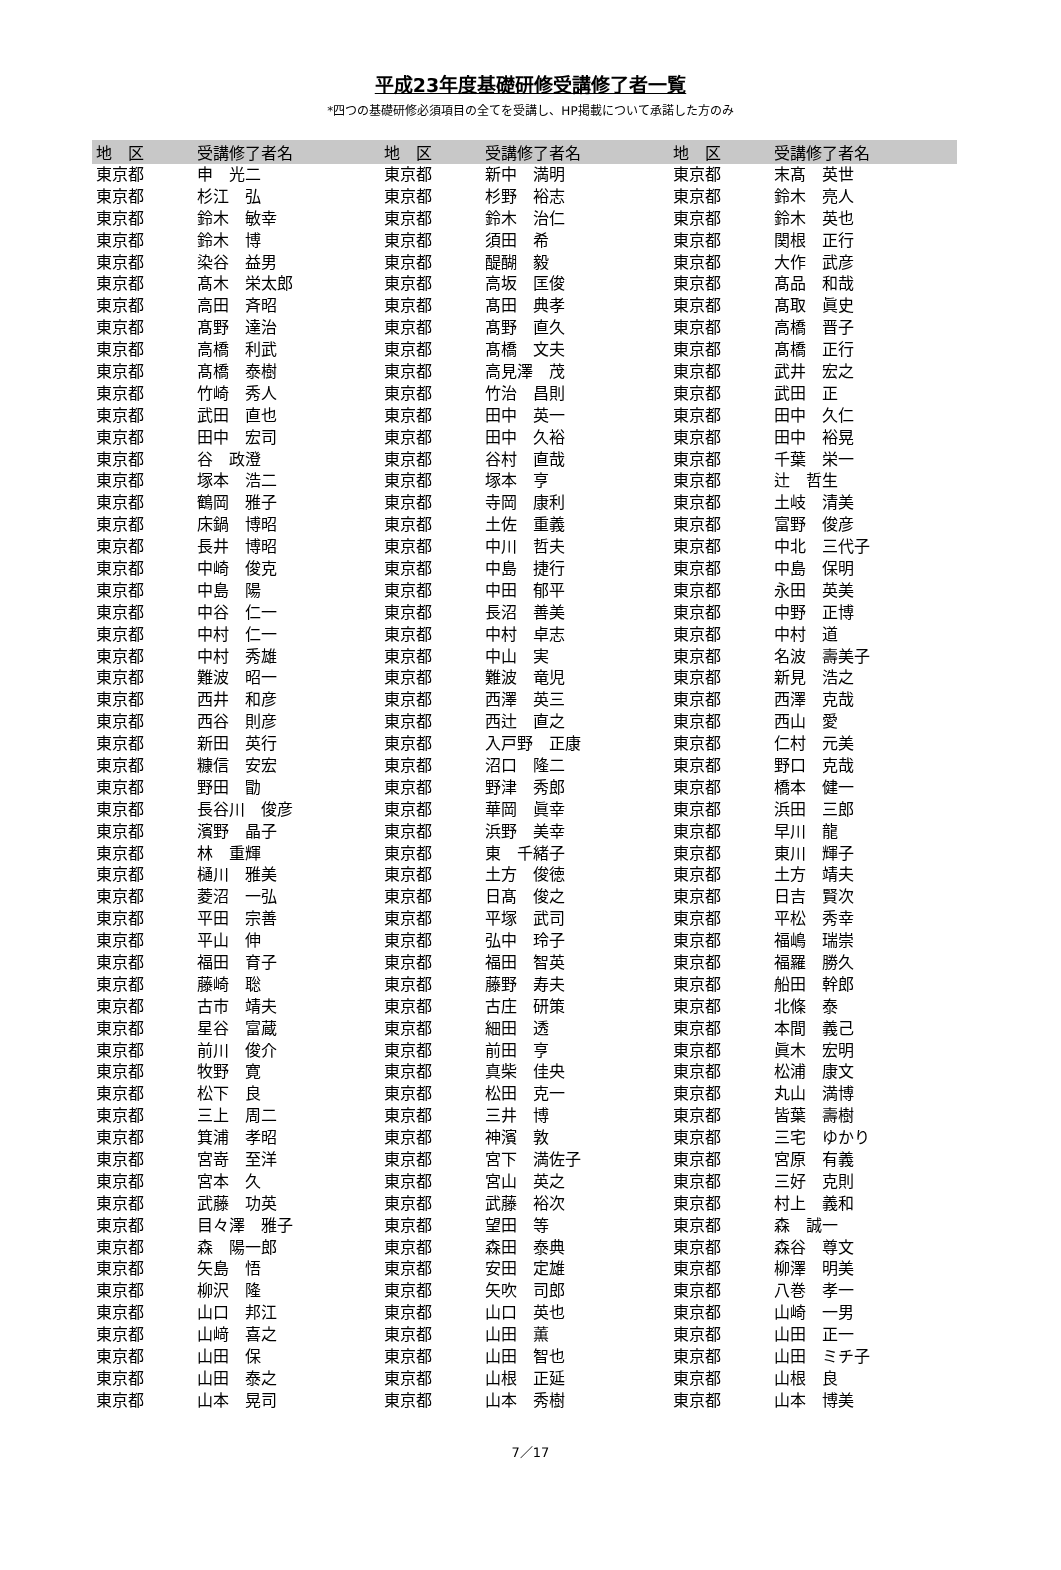平成23年度基礎研修受講修了者一覧
*四つの基礎研修必須項目の全てを受講し、HP掲載について承諾した方のみ
| 地 区 | 受講修了者名 | 地 区 | 受講修了者名 | 地 区 | 受講修了者名 |
| --- | --- | --- | --- | --- | --- |
| 東京都 | 申 光二 | 東京都 | 新中 満明 | 東京都 | 末髙 英世 |
| 東京都 | 杉江 弘 | 東京都 | 杉野 裕志 | 東京都 | 鈴木 亮人 |
| 東京都 | 鈴木 敏幸 | 東京都 | 鈴木 治仁 | 東京都 | 鈴木 英也 |
| 東京都 | 鈴木 博 | 東京都 | 須田 希 | 東京都 | 関根 正行 |
| 東京都 | 染谷 益男 | 東京都 | 醍醐 毅 | 東京都 | 大作 武彦 |
| 東京都 | 髙木 栄太郎 | 東京都 | 高坂 匡俊 | 東京都 | 髙品 和哉 |
| 東京都 | 高田 斉昭 | 東京都 | 髙田 典孝 | 東京都 | 髙取 眞史 |
| 東京都 | 髙野 達治 | 東京都 | 髙野 直久 | 東京都 | 高橋 晋子 |
| 東京都 | 高橋 利武 | 東京都 | 髙橋 文夫 | 東京都 | 髙橋 正行 |
| 東京都 | 髙橋 泰樹 | 東京都 | 高見澤 茂 | 東京都 | 武井 宏之 |
| 東京都 | 竹崎 秀人 | 東京都 | 竹治 昌則 | 東京都 | 武田 正 |
| 東京都 | 武田 直也 | 東京都 | 田中 英一 | 東京都 | 田中 久仁 |
| 東京都 | 田中 宏司 | 東京都 | 田中 久裕 | 東京都 | 田中 裕晃 |
| 東京都 | 谷 政澄 | 東京都 | 谷村 直哉 | 東京都 | 千葉 栄一 |
| 東京都 | 塚本 浩二 | 東京都 | 塚本 亨 | 東京都 | 辻 哲生 |
| 東京都 | 鶴岡 雅子 | 東京都 | 寺岡 康利 | 東京都 | 土岐 清美 |
| 東京都 | 床鍋 博昭 | 東京都 | 土佐 重義 | 東京都 | 富野 俊彦 |
| 東京都 | 長井 博昭 | 東京都 | 中川 哲夫 | 東京都 | 中北 三代子 |
| 東京都 | 中崎 俊克 | 東京都 | 中島 捷行 | 東京都 | 中島 保明 |
| 東京都 | 中島 陽 | 東京都 | 中田 郁平 | 東京都 | 永田 英美 |
| 東京都 | 中谷 仁一 | 東京都 | 長沼 善美 | 東京都 | 中野 正博 |
| 東京都 | 中村 仁一 | 東京都 | 中村 卓志 | 東京都 | 中村 道 |
| 東京都 | 中村 秀雄 | 東京都 | 中山 実 | 東京都 | 名波 壽美子 |
| 東京都 | 難波 昭一 | 東京都 | 難波 竜児 | 東京都 | 新見 浩之 |
| 東京都 | 西井 和彦 | 東京都 | 西澤 英三 | 東京都 | 西澤 克哉 |
| 東京都 | 西谷 則彦 | 東京都 | 西辻 直之 | 東京都 | 西山 愛 |
| 東京都 | 新田 英行 | 東京都 | 入戸野 正康 | 東京都 | 仁村 元美 |
| 東京都 | 糠信 安宏 | 東京都 | 沼口 隆二 | 東京都 | 野口 克哉 |
| 東京都 | 野田 勖 | 東京都 | 野津 秀郎 | 東京都 | 橋本 健一 |
| 東京都 | 長谷川 俊彦 | 東京都 | 華岡 眞幸 | 東京都 | 浜田 三郎 |
| 東京都 | 濱野 晶子 | 東京都 | 浜野 美幸 | 東京都 | 早川 龍 |
| 東京都 | 林 重輝 | 東京都 | 東 千緒子 | 東京都 | 東川 輝子 |
| 東京都 | 樋川 雅美 | 東京都 | 土方 俊徳 | 東京都 | 土方 靖夫 |
| 東京都 | 菱沼 一弘 | 東京都 | 日髙 俊之 | 東京都 | 日吉 賢次 |
| 東京都 | 平田 宗善 | 東京都 | 平塚 武司 | 東京都 | 平松 秀幸 |
| 東京都 | 平山 伸 | 東京都 | 弘中 玲子 | 東京都 | 福嶋 瑞崇 |
| 東京都 | 福田 育子 | 東京都 | 福田 智英 | 東京都 | 福羅 勝久 |
| 東京都 | 藤崎 聡 | 東京都 | 藤野 寿夫 | 東京都 | 船田 幹郎 |
| 東京都 | 古市 靖夫 | 東京都 | 古庄 研策 | 東京都 | 北條 泰 |
| 東京都 | 星谷 富蔵 | 東京都 | 細田 透 | 東京都 | 本間 義己 |
| 東京都 | 前川 俊介 | 東京都 | 前田 亨 | 東京都 | 眞木 宏明 |
| 東京都 | 牧野 寛 | 東京都 | 真柴 佳央 | 東京都 | 松浦 康文 |
| 東京都 | 松下 良 | 東京都 | 松田 克一 | 東京都 | 丸山 満博 |
| 東京都 | 三上 周二 | 東京都 | 三井 博 | 東京都 | 皆葉 壽樹 |
| 東京都 | 箕浦 孝昭 | 東京都 | 神濱 敦 | 東京都 | 三宅 ゆかり |
| 東京都 | 宮嵜 至洋 | 東京都 | 宮下 満佐子 | 東京都 | 宮原 有義 |
| 東京都 | 宮本 久 | 東京都 | 宮山 英之 | 東京都 | 三好 克則 |
| 東京都 | 武藤 功英 | 東京都 | 武藤 裕次 | 東京都 | 村上 義和 |
| 東京都 | 目々澤 雅子 | 東京都 | 望田 等 | 東京都 | 森 誠一 |
| 東京都 | 森 陽一郎 | 東京都 | 森田 泰典 | 東京都 | 森谷 尊文 |
| 東京都 | 矢島 悟 | 東京都 | 安田 定雄 | 東京都 | 柳澤 明美 |
| 東京都 | 柳沢 隆 | 東京都 | 矢吹 司郎 | 東京都 | 八巻 孝一 |
| 東京都 | 山口 邦江 | 東京都 | 山口 英也 | 東京都 | 山崎 一男 |
| 東京都 | 山﨑 喜之 | 東京都 | 山田 薫 | 東京都 | 山田 正一 |
| 東京都 | 山田 保 | 東京都 | 山田 智也 | 東京都 | 山田 ミチ子 |
| 東京都 | 山田 泰之 | 東京都 | 山根 正延 | 東京都 | 山根 良 |
| 東京都 | 山本 晃司 | 東京都 | 山本 秀樹 | 東京都 | 山本 博美 |
7／17